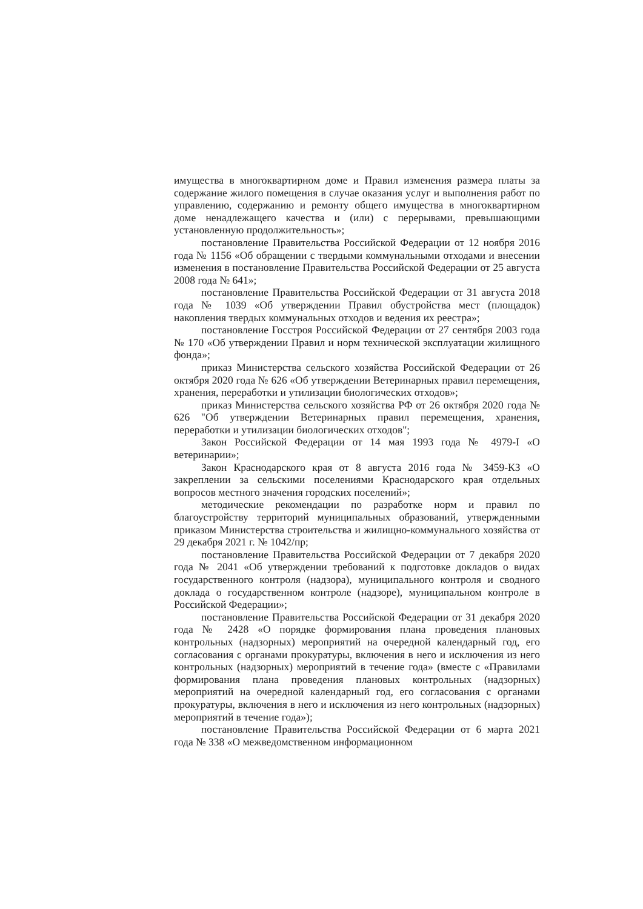имущества в многоквартирном доме и Правил изменения размера платы за содержание жилого помещения в случае оказания услуг и выполнения работ по управлению, содержанию и ремонту общего имущества в многоквартирном доме ненадлежащего качества и (или) с перерывами, превышающими установленную продолжительность»;
постановление Правительства Российской Федерации от 12 ноября 2016 года № 1156 «Об обращении с твердыми коммунальными отходами и внесении изменения в постановление Правительства Российской Федерации от 25 августа 2008 года № 641»;
постановление Правительства Российской Федерации от 31 августа 2018 года № 1039 «Об утверждении Правил обустройства мест (площадок) накопления твердых коммунальных отходов и ведения их реестра»;
постановление Госстроя Российской Федерации от 27 сентября 2003 года № 170 «Об утверждении Правил и норм технической эксплуатации жилищного фонда»;
приказ Министерства сельского хозяйства Российской Федерации от 26 октября 2020 года № 626 «Об утверждении Ветеринарных правил перемещения, хранения, переработки и утилизации биологических отходов»;
приказ Министерства сельского хозяйства РФ от 26 октября 2020 года № 626 "Об утверждении Ветеринарных правил перемещения, хранения, переработки и утилизации биологических отходов";
Закон Российской Федерации от 14 мая 1993 года № 4979-I «О ветеринарии»;
Закон Краснодарского края от 8 августа 2016 года № 3459-КЗ «О закреплении за сельскими поселениями Краснодарского края отдельных вопросов местного значения городских поселений»;
методические рекомендации по разработке норм и правил по благоустройству территорий муниципальных образований, утвержденными приказом Министерства строительства и жилищно-коммунального хозяйства от 29 декабря 2021 г. № 1042/пр;
постановление Правительства Российской Федерации от 7 декабря 2020 года № 2041 «Об утверждении требований к подготовке докладов о видах государственного контроля (надзора), муниципального контроля и сводного доклада о государственном контроле (надзоре), муниципальном контроле в Российской Федерации»;
постановление Правительства Российской Федерации от 31 декабря 2020 года № 2428 «О порядке формирования плана проведения плановых контрольных (надзорных) мероприятий на очередной календарный год, его согласования с органами прокуратуры, включения в него и исключения из него контрольных (надзорных) мероприятий в течение года» (вместе с «Правилами формирования плана проведения плановых контрольных (надзорных) мероприятий на очередной календарный год, его согласования с органами прокуратуры, включения в него и исключения из него контрольных (надзорных) мероприятий в течение года»);
постановление Правительства Российской Федерации от 6 марта 2021 года № 338 «О межведомственном информационном